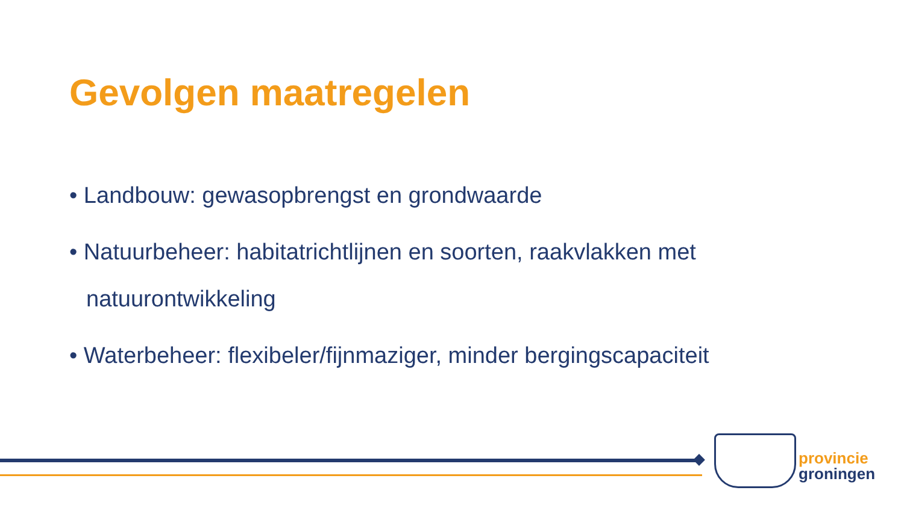Gevolgen maatregelen
• Landbouw: gewasopbrengst en grondwaarde
• Natuurbeheer: habitatrichtlijnen en soorten, raakvlakken met natuurontwikkeling
• Waterbeheer: flexibeler/fijnmaziger, minder bergingscapaciteit
provincie
groningen